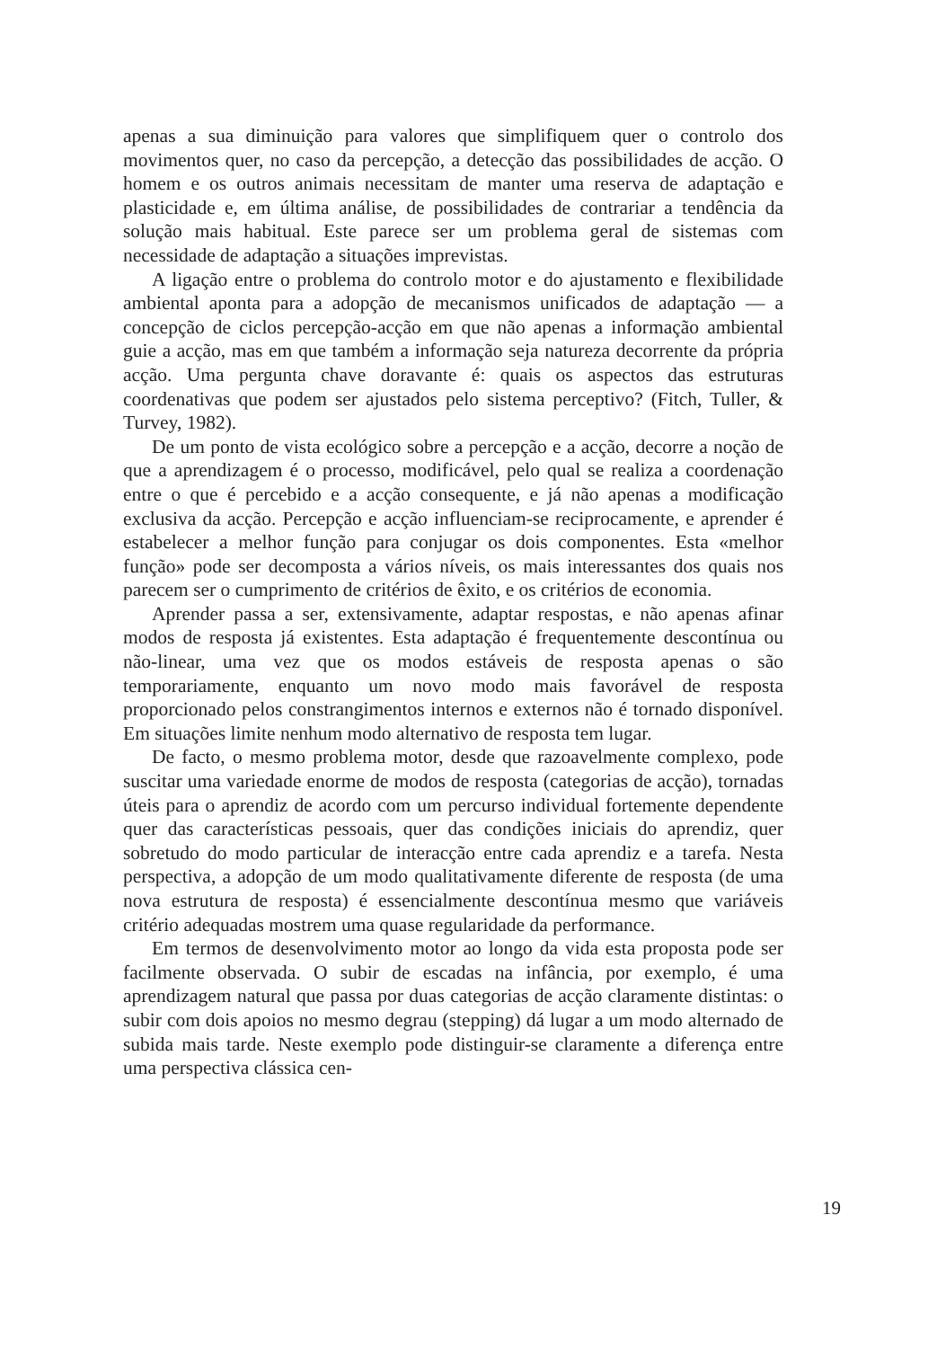apenas a sua diminuição para valores que simplifiquem quer o controlo dos movimentos quer, no caso da percepção, a detecção das possibilidades de acção. O homem e os outros animais necessitam de manter uma reserva de adaptação e plasticidade e, em última análise, de possibilidades de contrariar a tendência da solução mais habitual. Este parece ser um problema geral de sistemas com necessidade de adaptação a situações imprevistas.
A ligação entre o problema do controlo motor e do ajustamento e flexibilidade ambiental aponta para a adopção de mecanismos unificados de adaptação — a concepção de ciclos percepção-acção em que não apenas a informação ambiental guie a acção, mas em que também a informação seja natureza decorrente da própria acção. Uma pergunta chave doravante é: quais os aspectos das estruturas coordenativas que podem ser ajustados pelo sistema perceptivo? (Fitch, Tuller, & Turvey, 1982).
De um ponto de vista ecológico sobre a percepção e a acção, decorre a noção de que a aprendizagem é o processo, modificável, pelo qual se realiza a coordenação entre o que é percebido e a acção consequente, e já não apenas a modificação exclusiva da acção. Percepção e acção influenciam-se reciprocamente, e aprender é estabelecer a melhor função para conjugar os dois componentes. Esta «melhor função» pode ser decomposta a vários níveis, os mais interessantes dos quais nos parecem ser o cumprimento de critérios de êxito, e os critérios de economia.
Aprender passa a ser, extensivamente, adaptar respostas, e não apenas afinar modos de resposta já existentes. Esta adaptação é frequentemente descontínua ou não-linear, uma vez que os modos estáveis de resposta apenas o são temporariamente, enquanto um novo modo mais favorável de resposta proporcionado pelos constrangimentos internos e externos não é tornado disponível. Em situações limite nenhum modo alternativo de resposta tem lugar.
De facto, o mesmo problema motor, desde que razoavelmente complexo, pode suscitar uma variedade enorme de modos de resposta (categorias de acção), tornadas úteis para o aprendiz de acordo com um percurso individual fortemente dependente quer das características pessoais, quer das condições iniciais do aprendiz, quer sobretudo do modo particular de interacção entre cada aprendiz e a tarefa. Nesta perspectiva, a adopção de um modo qualitativamente diferente de resposta (de uma nova estrutura de resposta) é essencialmente descontínua mesmo que variáveis critério adequadas mostrem uma quase regularidade da performance.
Em termos de desenvolvimento motor ao longo da vida esta proposta pode ser facilmente observada. O subir de escadas na infância, por exemplo, é uma aprendizagem natural que passa por duas categorias de acção claramente distintas: o subir com dois apoios no mesmo degrau (stepping) dá lugar a um modo alternado de subida mais tarde. Neste exemplo pode distinguir-se claramente a diferença entre uma perspectiva clássica cen-
19